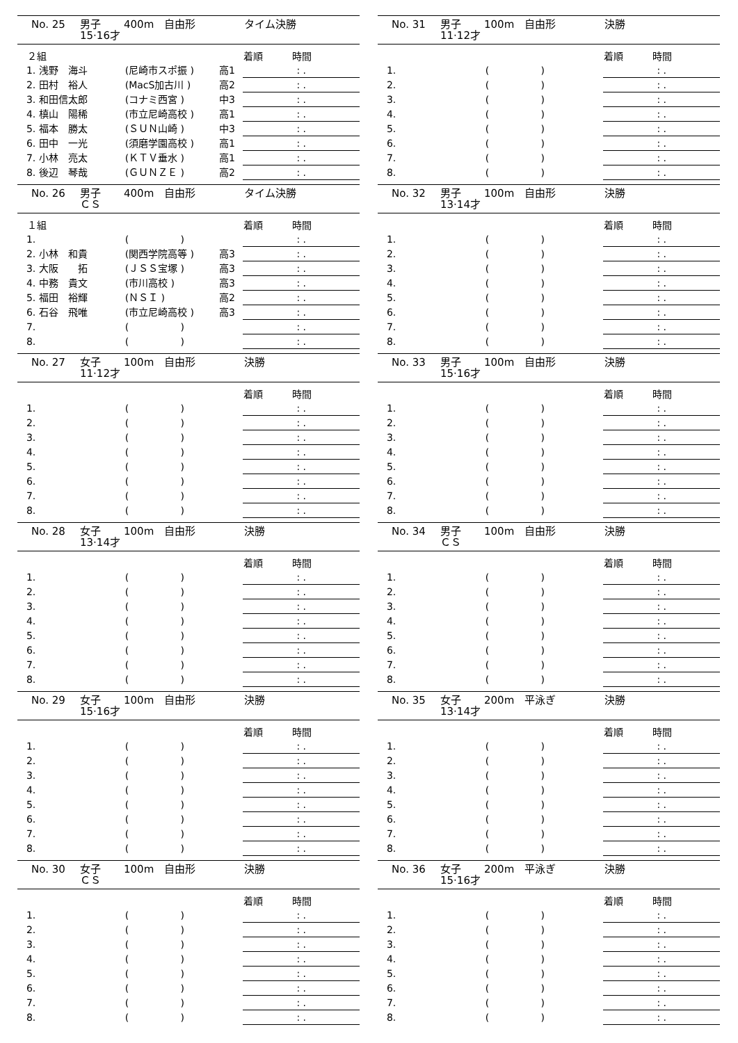No. 25 男子
15·16才 400m 自由形 タイム決勝
| | ２組 | | | 着順 時間 |
| --- | --- | --- | --- | --- |
| | 1. 浅野 海斗 | (尼崎市スポ振 ) | 高1 | : . |
| | 2. 田村 裕人 | (MacS加古川 ) | 高2 | : . |
| | 3. 和田信太郎 | (コナミ西宮 ) | 中3 | : . |
| | 4. 槙山 陽稀 | (市立尼崎高校 ) | 高1 | : . |
| | 5. 福本 勝太 | (ＳＵＮ山崎 ) | 中3 | : . |
| | 6. 田中 一光 | (須磨学園高校 ) | 高1 | : . |
| | 7. 小林 亮太 | (ＫＴＶ垂水 ) | 高1 | : . |
| | 8. 後辺 琴哉 | (ＧＵＮＺＥ ) | 高2 | : . |
No. 26 男子
ＣＳ 400m 自由形 タイム決勝
| | １組 | | | 着順 時間 |
| --- | --- | --- | --- | --- |
| | 1. | ( ) | | : . |
| | 2. 小林 和貴 | (関西学院高等 ) | 高3 | : . |
| | 3. 大阪 拓 | (ＪＳＳ宝塚 ) | 高3 | : . |
| | 4. 中務 貴文 | (市川高校 ) | 高3 | : . |
| | 5. 福田 裕輝 | (ＮＳＩ ) | 高2 | : . |
| | 6. 石谷 飛唯 | (市立尼崎高校 ) | 高3 | : . |
| | 7. | ( ) | | : . |
| | 8. | ( ) | | : . |
No. 27 女子
11·12才 100m 自由形 決勝
| | | | | 着順 時間 |
| --- | --- | --- | --- | --- |
| | 1. | ( ) | | : . |
| | 2. | ( ) | | : . |
| | 3. | ( ) | | : . |
| | 4. | ( ) | | : . |
| | 5. | ( ) | | : . |
| | 6. | ( ) | | : . |
| | 7. | ( ) | | : . |
| | 8. | ( ) | | : . |
No. 28 女子
13·14才 100m 自由形 決勝
| | | | | 着順 時間 |
| --- | --- | --- | --- | --- |
| | 1. | ( ) | | : . |
| | 2. | ( ) | | : . |
| | 3. | ( ) | | : . |
| | 4. | ( ) | | : . |
| | 5. | ( ) | | : . |
| | 6. | ( ) | | : . |
| | 7. | ( ) | | : . |
| | 8. | ( ) | | : . |
No. 29 女子
15·16才 100m 自由形 決勝
| | | | | 着順 時間 |
| --- | --- | --- | --- | --- |
| | 1. | ( ) | | : . |
| | 2. | ( ) | | : . |
| | 3. | ( ) | | : . |
| | 4. | ( ) | | : . |
| | 5. | ( ) | | : . |
| | 6. | ( ) | | : . |
| | 7. | ( ) | | : . |
| | 8. | ( ) | | : . |
No. 30 女子
ＣＳ 100m 自由形 決勝
| | | | | 着順 時間 |
| --- | --- | --- | --- | --- |
| | 1. | ( ) | | : . |
| | 2. | ( ) | | : . |
| | 3. | ( ) | | : . |
| | 4. | ( ) | | : . |
| | 5. | ( ) | | : . |
| | 6. | ( ) | | : . |
| | 7. | ( ) | | : . |
| | 8. | ( ) | | : . |
No. 31 男子
11·12才 100m 自由形 決勝
| | | | | 着順 時間 |
| --- | --- | --- | --- | --- |
| | 1. | ( ) | | : . |
| | 2. | ( ) | | : . |
| | 3. | ( ) | | : . |
| | 4. | ( ) | | : . |
| | 5. | ( ) | | : . |
| | 6. | ( ) | | : . |
| | 7. | ( ) | | : . |
| | 8. | ( ) | | : . |
No. 32 男子
13·14才 100m 自由形 決勝
| | | | | 着順 時間 |
| --- | --- | --- | --- | --- |
| | 1. | ( ) | | : . |
| | 2. | ( ) | | : . |
| | 3. | ( ) | | : . |
| | 4. | ( ) | | : . |
| | 5. | ( ) | | : . |
| | 6. | ( ) | | : . |
| | 7. | ( ) | | : . |
| | 8. | ( ) | | : . |
No. 33 男子
15·16才 100m 自由形 決勝
| | | | | 着順 時間 |
| --- | --- | --- | --- | --- |
| | 1. | ( ) | | : . |
| | 2. | ( ) | | : . |
| | 3. | ( ) | | : . |
| | 4. | ( ) | | : . |
| | 5. | ( ) | | : . |
| | 6. | ( ) | | : . |
| | 7. | ( ) | | : . |
| | 8. | ( ) | | : . |
No. 34 男子
ＣＳ 100m 自由形 決勝
| | | | | 着順 時間 |
| --- | --- | --- | --- | --- |
| | 1. | ( ) | | : . |
| | 2. | ( ) | | : . |
| | 3. | ( ) | | : . |
| | 4. | ( ) | | : . |
| | 5. | ( ) | | : . |
| | 6. | ( ) | | : . |
| | 7. | ( ) | | : . |
| | 8. | ( ) | | : . |
No. 35 女子
13·14才 200m 平泳ぎ 決勝
| | | | | 着順 時間 |
| --- | --- | --- | --- | --- |
| | 1. | ( ) | | : . |
| | 2. | ( ) | | : . |
| | 3. | ( ) | | : . |
| | 4. | ( ) | | : . |
| | 5. | ( ) | | : . |
| | 6. | ( ) | | : . |
| | 7. | ( ) | | : . |
| | 8. | ( ) | | : . |
No. 36 女子
15·16才 200m 平泳ぎ 決勝
| | | | | 着順 時間 |
| --- | --- | --- | --- | --- |
| | 1. | ( ) | | : . |
| | 2. | ( ) | | : . |
| | 3. | ( ) | | : . |
| | 4. | ( ) | | : . |
| | 5. | ( ) | | : . |
| | 6. | ( ) | | : . |
| | 7. | ( ) | | : . |
| | 8. | ( ) | | : . |